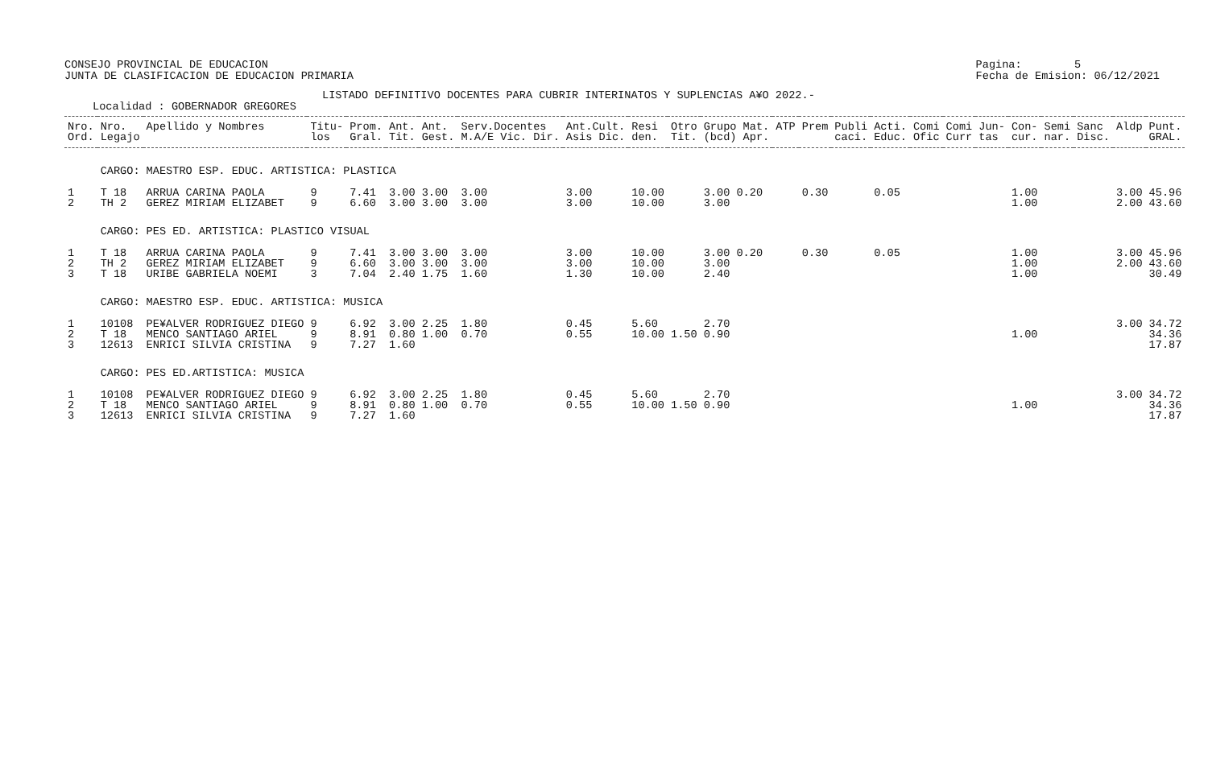CONSEJO PROVINCIAL DE EDUCACION
JUNTA DE CLASIFICACION DE EDUCACION PRIMARIA
Pagina:        5
Fecha de Emision: 06/12/2021
LISTADO DEFINITIVO DOCENTES PARA CUBRIR INTERINATOS Y SUPLENCIAS A¥O 2022.-
Localidad : GOBERNADOR GREGORES
| Nro. Ord. | Nro. Legajo | Apellido y Nombres | Titu- los | Prom. Gral. | Ant. Tit. | Ant. Gest. | Serv.Docentes M.A/E Vic. Dir. | Ant.Cult. Asis Dic. | Resi den. | Otro Tit. | Grupo Mat. (bcd) Apr. | ATP | Prem | Publi caci. | Acti. Educ. | Comi Ofic | Comi Curr | Jun- tas | Con- cur. | Semi nar. | Sanc Disc. | Aldp | Punt. GRAL. |
| --- | --- | --- | --- | --- | --- | --- | --- | --- | --- | --- | --- | --- | --- | --- | --- | --- | --- | --- | --- | --- | --- | --- | --- |
| | CARGO: | MAESTRO ESP. EDUC. ARTISTICA: PLASTICA | | | | | | | | | | | | | | | | | | | | | |
| 1 | T 18 | ARRUA CARINA PAOLA | 9 | 7.41 | 3.00 | 3.00 | 3.00 | 3.00 | 10.00 | | 3.00 0.20 | | 0.30 | | 0.05 | | | | 1.00 | | | 3.00 | 45.96 |
| 2 | TH 2 | GEREZ MIRIAM ELIZABET | 9 | 6.60 | 3.00 | 3.00 | 3.00 | 3.00 | 10.00 | | 3.00 | | | | | | | | 1.00 | | | 2.00 | 43.60 |
| | CARGO: | PES ED. ARTISTICA: PLASTICO VISUAL | | | | | | | | | | | | | | | | | | | | | |
| 1 | T 18 | ARRUA CARINA PAOLA | 9 | 7.41 | 3.00 | 3.00 | 3.00 | 3.00 | 10.00 | | 3.00 0.20 | | 0.30 | | 0.05 | | | | 1.00 | | | 3.00 | 45.96 |
| 2 | TH 2 | GEREZ MIRIAM ELIZABET | 9 | 6.60 | 3.00 | 3.00 | 3.00 | 3.00 | 10.00 | | 3.00 | | | | | | | | 1.00 | | | 2.00 | 43.60 |
| 3 | T 18 | URIBE GABRIELA NOEMI | 3 | 7.04 | 2.40 | 1.75 | 1.60 | 1.30 | 10.00 | | 2.40 | | | | | | | | 1.00 | | | | 30.49 |
| | CARGO: | MAESTRO ESP. EDUC. ARTISTICA: MUSICA | | | | | | | | | | | | | | | | | | | | | |
| 1 | 10108 | PE¥ALVER RODRIGUEZ DIEGO | 9 | 6.92 | 3.00 | 2.25 | 1.80 | 0.45 | 5.60 | | 2.70 | | | | | | | | | | | 3.00 | 34.72 |
| 2 | T 18 | MENCO SANTIAGO ARIEL | 9 | 8.91 | 0.80 | 1.00 | 0.70 | 0.55 | 10.00 | 1.50 | 0.90 | | | | | | | | 1.00 | | | | 34.36 |
| 3 | 12613 | ENRICI SILVIA CRISTINA | 9 | 7.27 | 1.60 | | | | | | | | | | | | | | | | | | 17.87 |
| | CARGO: | PES ED.ARTISTICA: MUSICA | | | | | | | | | | | | | | | | | | | | | |
| 1 | 10108 | PE¥ALVER RODRIGUEZ DIEGO | 9 | 6.92 | 3.00 | 2.25 | 1.80 | 0.45 | 5.60 | | 2.70 | | | | | | | | | | | 3.00 | 34.72 |
| 2 | T 18 | MENCO SANTIAGO ARIEL | 9 | 8.91 | 0.80 | 1.00 | 0.70 | 0.55 | 10.00 | 1.50 | 0.90 | | | | | | | | 1.00 | | | | 34.36 |
| 3 | 12613 | ENRICI SILVIA CRISTINA | 9 | 7.27 | 1.60 | | | | | | | | | | | | | | | | | | 17.87 |